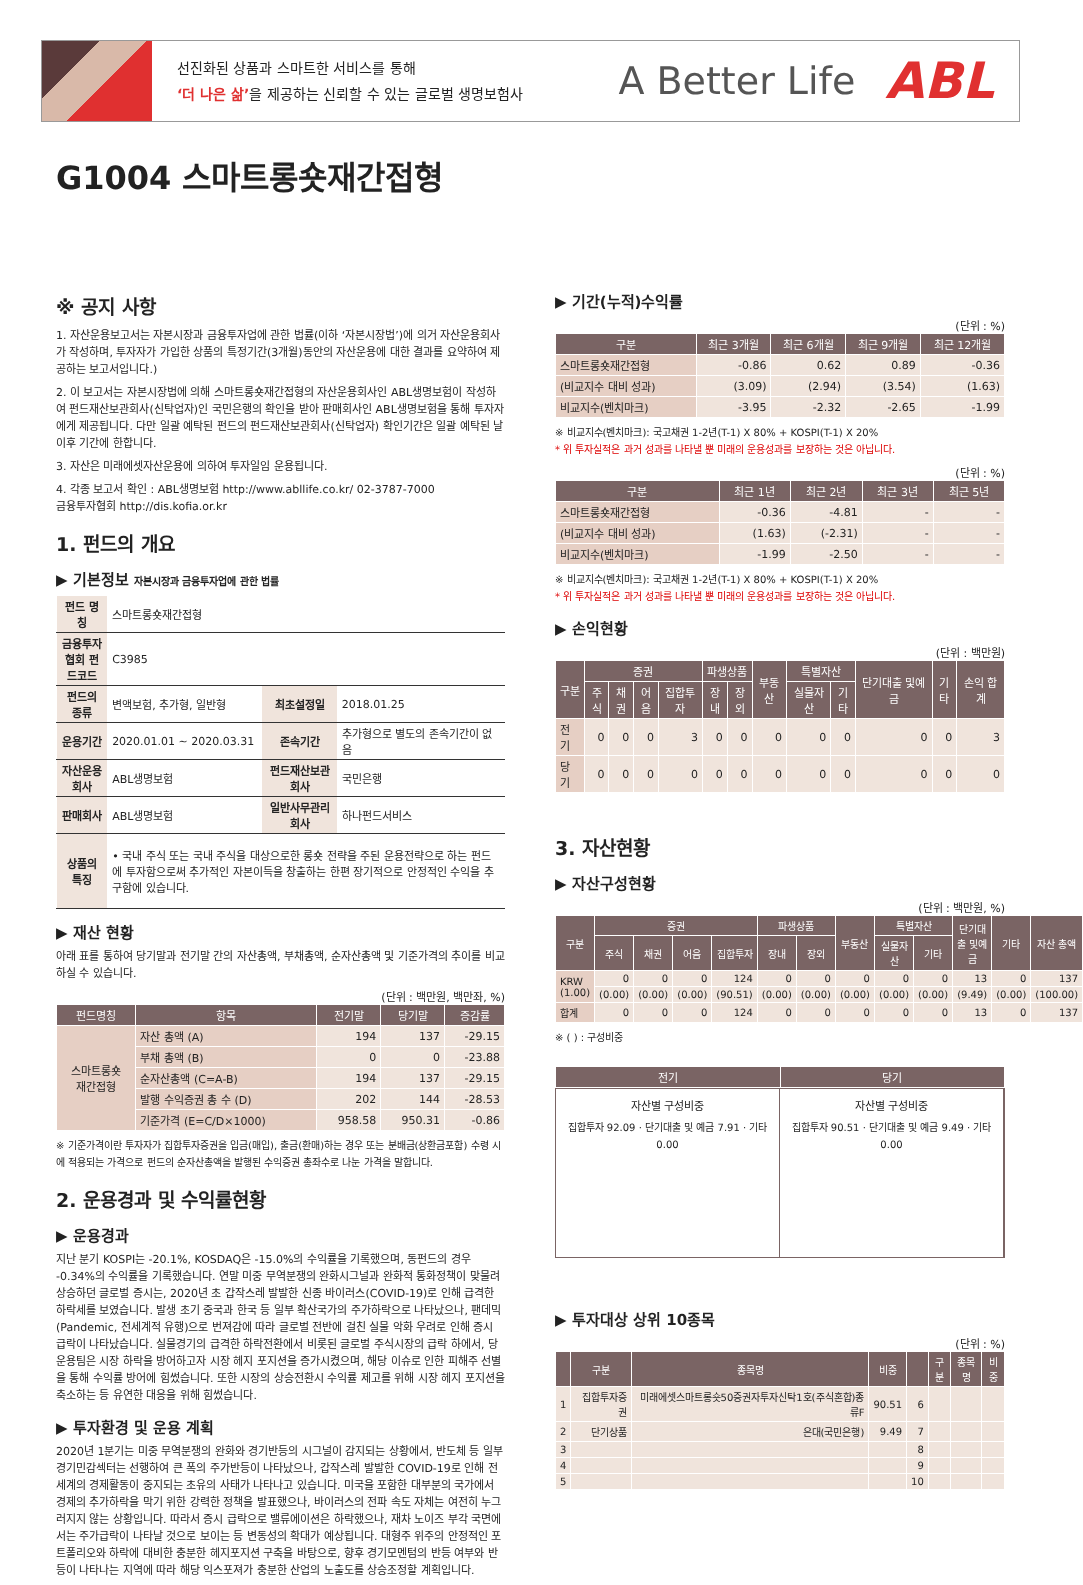선진화된 상품과 스마트한 서비스를 통해
‘더 나은 삶’을 제공하는 신뢰할 수 있는 글로벌 생명보험사
A Better Life
ABL
G1004 스마트롱숏재간접형
※ 공지 사항
1. 자산운용보고서는 자본시장과 금융투자업에 관한 법률(이하 ‘자본시장법’)에 의거 자산운용회사가 작성하며, 투자자가 가입한 상품의 특정기간(3개월)동안의 자산운용에 대한 결과를 요약하여 제공하는 보고서입니다.)
2. 이 보고서는 자본시장법에 의해 스마트롱숏재간접형의 자산운용회사인 ABL생명보험이 작성하여 펀드재산보관회사(신탁업자)인 국민은행의 확인을 받아 판매회사인 ABL생명보험을 통해 투자자에게 제공됩니다. 다만 일괄 예탁된 펀드의 펀드재산보관회사(신탁업자) 확인기간은 일괄 예탁된 날 이후 기간에 한합니다.
3. 자산은 미래에셋자산운용에 의하여 투자일임 운용됩니다.
4. 각종 보고서 확인 : ABL생명보험 http://www.abllife.co.kr/ 02-3787-7000
금융투자협회 http://dis.kofia.or.kr
1. 펀드의 개요
▶ 기본정보 자본시장과 금융투자업에 관한 법률
| 펀드 명칭 | 스마트롱숏재간접형 | | |
| 금융투자협회 펀드코드 | C3985 | | |
| 펀드의 종류 | 변액보험, 추가형, 일반형 | 최초설정일 | 2018.01.25 |
| 운용기간 | 2020.01.01 ~ 2020.03.31 | 존속기간 | 추가형으로 별도의 존속기간이 없음 |
| 자산운용회사 | ABL생명보험 | 펀드재산보관회사 | 국민은행 |
| 판매회사 | ABL생명보험 | 일반사무관리회사 | 하나펀드서비스 |
| 상품의 특징 | • 국내 주식 또는 국내 주식을 대상으로한 롱숏 전략을 주된 운용전략으로 하는 펀드에 투자함으로써 추가적인 자본이득을 창출하는 한편 장기적으로 안정적인 수익을 추구함에 있습니다. | | |
▶ 재산 현황
아래 표를 통하여 당기말과 전기말 간의 자산총액, 부채총액, 순자산총액 및 기준가격의 추이를 비교하실 수 있습니다.
(단위 : 백만원, 백만좌, %)
| 펀드명칭 | 항목 | 전기말 | 당기말 | 증감률 |
| --- | --- | --- | --- | --- |
| 스마트롱숏 재간접형 | 자산 총액 (A) | 194 | 137 | -29.15 |
| | 부채 총액 (B) | 0 | 0 | -23.88 |
| | 순자산총액 (C=A-B) | 194 | 137 | -29.15 |
| | 발행 수익증권 총 수 (D) | 202 | 144 | -28.53 |
| | 기준가격 (E=C/D×1000) | 958.58 | 950.31 | -0.86 |
※ 기준가격이란 투자자가 집합투자증권을 입금(매입), 출금(환매)하는 경우 또는 분배금(상환금포함) 수령 시에 적용되는 가격으로 펀드의 순자산총액을 발행된 수익증권 총좌수로 나눈 가격을 말합니다.
2. 운용경과 및 수익률현황
▶ 운용경과
지난 분기 KOSPI는 -20.1%, KOSDAQ은 -15.0%의 수익률을 기록했으며, 동펀드의 경우 -0.34%의 수익률을 기록했습니다. 연말 미중 무역분쟁의 완화시그널과 완화적 통화정책이 맞물려 상승하던 글로벌 증시는, 2020년 초 갑작스레 발발한 신종 바이러스(COVID-19)로 인해 급격한 하락세를 보였습니다. 발생 초기 중국과 한국 등 일부 확산국가의 주가하락으로 나타났으나, 팬데믹(Pandemic, 전세계적 유행)으로 번져감에 따라 글로벌 전반에 걸친 실물 악화 우려로 인해 증시 급락이 나타났습니다. 실물경기의 급격한 하락전환에서 비롯된 글로벌 주식시장의 급락 하에서, 당 운용팀은 시장 하락을 방어하고자 시장 헤지 포지션을 증가시켰으며, 해당 이슈로 인한 피해주 선별을 통해 수익률 방어에 힘썼습니다. 또한 시장의 상승전환시 수익률 제고를 위해 시장 헤지 포지션을 축소하는 등 유연한 대응을 위해 힘썼습니다.
▶ 투자환경 및 운용 계획
2020년 1분기는 미중 무역분쟁의 완화와 경기반등의 시그널이 감지되는 상황에서, 반도체 등 일부 경기민감섹터는 선행하여 큰 폭의 주가반등이 나타났으나, 갑작스레 발발한 COVID-19로 인해 전세계의 경제활동이 중지되는 초유의 사태가 나타나고 있습니다. 미국을 포함한 대부분의 국가에서 경제의 추가하락을 막기 위한 강력한 정책을 발표했으나, 바이러스의 전파 속도 자체는 여전히 누그러지지 않는 상황입니다. 따라서 증시 급락으로 밸류에이션은 하락했으나, 재차 노이즈 부각 국면에서는 주가급락이 나타날 것으로 보이는 등 변동성의 확대가 예상됩니다. 대형주 위주의 안정적인 포트폴리오와 하락에 대비한 충분한 헤지포지션 구축을 바탕으로, 향후 경기모멘텀의 반등 여부와 반등이 나타나는 지역에 따라 해당 익스포져가 충분한 산업의 노출도를 상승조정할 계획입니다.
▶ 기간(누적)수익률
(단위 : %)
| 구분 | 최근 3개월 | 최근 6개월 | 최근 9개월 | 최근 12개월 |
| --- | --- | --- | --- | --- |
| 스마트롱숏재간접형 | -0.86 | 0.62 | 0.89 | -0.36 |
| (비교지수 대비 성과) | (3.09) | (2.94) | (3.54) | (1.63) |
| 비교지수(벤치마크) | -3.95 | -2.32 | -2.65 | -1.99 |
※ 비교지수(벤치마크): 국고채권 1-2년(T-1) X 80% + KOSPI(T-1) X 20%
* 위 투자실적은 과거 성과를 나타낼 뿐 미래의 운용성과를 보장하는 것은 아닙니다.
(단위 : %)
| 구분 | 최근 1년 | 최근 2년 | 최근 3년 | 최근 5년 |
| --- | --- | --- | --- | --- |
| 스마트롱숏재간접형 | -0.36 | -4.81 | - | - |
| (비교지수 대비 성과) | (1.63) | (-2.31) | - | - |
| 비교지수(벤치마크) | -1.99 | -2.50 | - | - |
※ 비교지수(벤치마크): 국고채권 1-2년(T-1) X 80% + KOSPI(T-1) X 20%
* 위 투자실적은 과거 성과를 나타낼 뿐 미래의 운용성과를 보장하는 것은 아닙니다.
▶ 손익현황
(단위 : 백만원)
| 구분 | 증권 | | | | 파생상품 | | 부동산 | 특별자산 | | 단기대출 및예금 | 기타 | 손익 합계 |
| --- | --- | --- | --- | --- | --- | --- | --- | --- | --- | --- | --- | --- |
| | 주식 | 채권 | 어음 | 집합투자 | 장내 | 장외 | | 실물자산 | 기타 | | | |
| 전기 | 0 | 0 | 0 | 3 | 0 | 0 | 0 | 0 | 0 | 0 | 0 | 3 |
| 당기 | 0 | 0 | 0 | 0 | 0 | 0 | 0 | 0 | 0 | 0 | 0 | 0 |
3. 자산현황
▶ 자산구성현황
(단위 : 백만원, %)
| 구분 | 증권 | | | | 파생상품 | | 부동산 | 특별자산 | | 단기대출 및예금 | 기타 | 자산 총액 |
| --- | --- | --- | --- | --- | --- | --- | --- | --- | --- | --- | --- | --- |
| | 주식 | 채권 | 어음 | 집합투자 | 장내 | 장외 | | 실물자산 | 기타 | | | |
| KRW (1.00) | 0 | 0 | 0 | 124 | 0 | 0 | 0 | 0 | 0 | 13 | 0 | 137 |
| | (0.00) | (0.00) | (0.00) | (90.51) | (0.00) | (0.00) | (0.00) | (0.00) | (0.00) | (9.49) | (0.00) | (100.00) |
| 합계 | 0 | 0 | 0 | 124 | 0 | 0 | 0 | 0 | 0 | 13 | 0 | 137 |
※ ( ) : 구성비중
| 전기 | 당기 |
| --- | --- |
자산별 구성비중
집합투자 92.09 · 단기대출 및 예금 7.91 · 기타 0.00
자산별 구성비중
집합투자 90.51 · 단기대출 및 예금 9.49 · 기타 0.00
▶ 투자대상 상위 10종목
(단위 : %)
| | 구분 | 종목명 | 비중 | | 구분 | 종목명 | 비중 |
| --- | --- | --- | --- | --- | --- | --- | --- |
| 1 | 집합투자증권 | 미래에셋스마트롱숏50증권자투자신탁1호(주식혼합)종류F | 90.51 | 6 | | | |
| 2 | 단기상품 | 은대(국민은행) | 9.49 | 7 | | | |
| 3 | | | | 8 | | | |
| 4 | | | | 9 | | | |
| 5 | | | | 10 | | | |